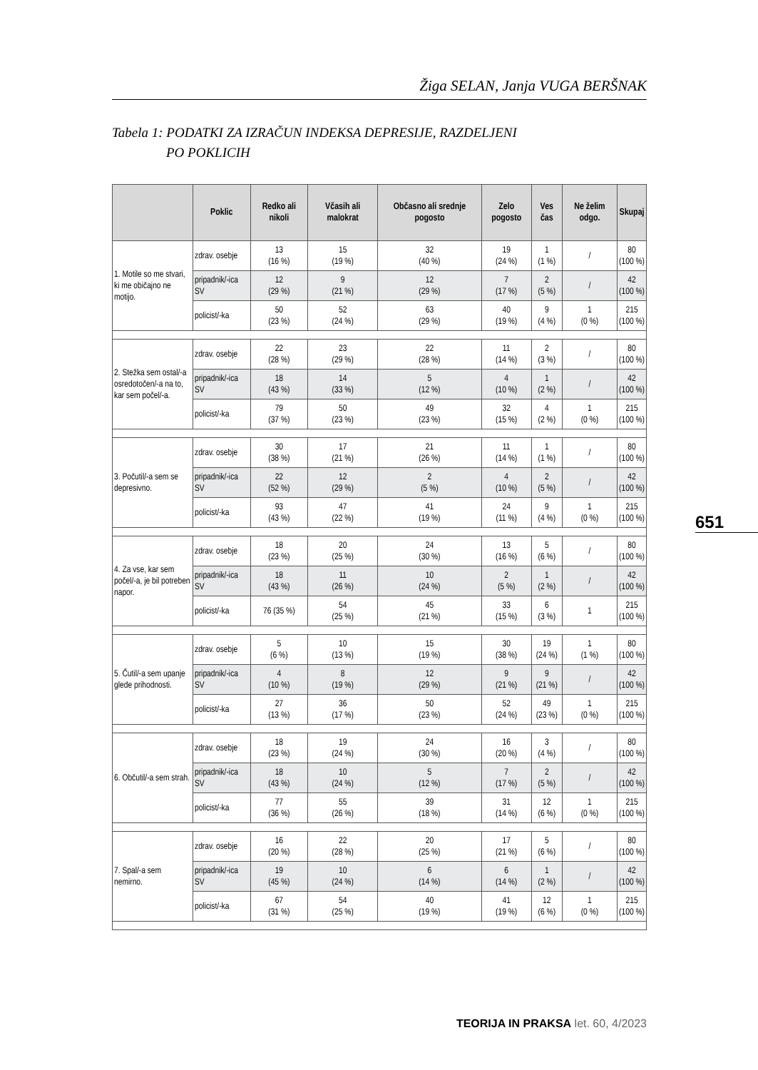Žiga SELAN, Janja VUGA BERŠNAK
Tabela 1: PODATKI ZA IZRAČUN INDEKSA DEPRESIJE, RAZDELJENI
PO POKLICIH
651
| | Poklic | Redko ali nikoli | Včasih ali malokrat | Občasno ali srednje pogosto | Zelo pogosto | Ves čas | Ne želim odgo. | Skupaj |
| --- | --- | --- | --- | --- | --- | --- | --- | --- |
| 1. Motile so me stvari, ki me običajno ne motijo. | zdrav. osebje | 13 (16 %) | 15 (19 %) | 32 (40 %) | 19 (24 %) | 1 (1 %) | / | 80 (100 %) |
| | pripadnik/-ica SV | 12 (29 %) | 9 (21 %) | 12 (29 %) | 7 (17 %) | 2 (5 %) | / | 42 (100 %) |
| | policist/-ka | 50 (23 %) | 52 (24 %) | 63 (29 %) | 40 (19 %) | 9 (4 %) | 1 (0 %) | 215 (100 %) |
| 2. Stežka sem ostal/-a osredotočen/-a na to, kar sem počel/-a. | zdrav. osebje | 22 (28 %) | 23 (29 %) | 22 (28 %) | 11 (14 %) | 2 (3 %) | / | 80 (100 %) |
| | pripadnik/-ica SV | 18 (43 %) | 14 (33 %) | 5 (12 %) | 4 (10 %) | 1 (2 %) | / | 42 (100 %) |
| | policist/-ka | 79 (37 %) | 50 (23 %) | 49 (23 %) | 32 (15 %) | 4 (2 %) | 1 (0 %) | 215 (100 %) |
| 3. Počutil/-a sem se depresivno. | zdrav. osebje | 30 (38 %) | 17 (21 %) | 21 (26 %) | 11 (14 %) | 1 (1 %) | / | 80 (100 %) |
| | pripadnik/-ica SV | 22 (52 %) | 12 (29 %) | 2 (5 %) | 4 (10 %) | 2 (5 %) | / | 42 (100 %) |
| | policist/-ka | 93 (43 %) | 47 (22 %) | 41 (19 %) | 24 (11 %) | 9 (4 %) | 1 (0 %) | 215 (100 %) |
| 4. Za vse, kar sem počel/-a, je bil potreben napor. | zdrav. osebje | 18 (23 %) | 20 (25 %) | 24 (30 %) | 13 (16 %) | 5 (6 %) | / | 80 (100 %) |
| | pripadnik/-ica SV | 18 (43 %) | 11 (26 %) | 10 (24 %) | 2 (5 %) | 1 (2 %) | / | 42 (100 %) |
| | policist/-ka | 76 (35 %) | 54 (25 %) | 45 (21 %) | 33 (15 %) | 6 (3 %) | 1 | 215 (100 %) |
| 5. Čutil/-a sem upanje glede prihodnosti. | zdrav. osebje | 5 (6 %) | 10 (13 %) | 15 (19 %) | 30 (38 %) | 19 (24 %) | 1 (1 %) | 80 (100 %) |
| | pripadnik/-ica SV | 4 (10 %) | 8 (19 %) | 12 (29 %) | 9 (21 %) | 9 (21 %) | / | 42 (100 %) |
| | policist/-ka | 27 (13 %) | 36 (17 %) | 50 (23 %) | 52 (24 %) | 49 (23 %) | 1 (0 %) | 215 (100 %) |
| 6. Občutil/-a sem strah. | zdrav. osebje | 18 (23 %) | 19 (24 %) | 24 (30 %) | 16 (20 %) | 3 (4 %) | / | 80 (100 %) |
| | pripadnik/-ica SV | 18 (43 %) | 10 (24 %) | 5 (12 %) | 7 (17 %) | 2 (5 %) | / | 42 (100 %) |
| | policist/-ka | 77 (36 %) | 55 (26 %) | 39 (18 %) | 31 (14 %) | 12 (6 %) | 1 (0 %) | 215 (100 %) |
| 7. Spal/-a sem nemirno. | zdrav. osebje | 16 (20 %) | 22 (28 %) | 20 (25 %) | 17 (21 %) | 5 (6 %) | / | 80 (100 %) |
| | pripadnik/-ica SV | 19 (45 %) | 10 (24 %) | 6 (14 %) | 6 (14 %) | 1 (2 %) | / | 42 (100 %) |
| | policist/-ka | 67 (31 %) | 54 (25 %) | 40 (19 %) | 41 (19 %) | 12 (6 %) | 1 (0 %) | 215 (100 %) |
TEORIJA IN PRAKSA let. 60, 4/2023